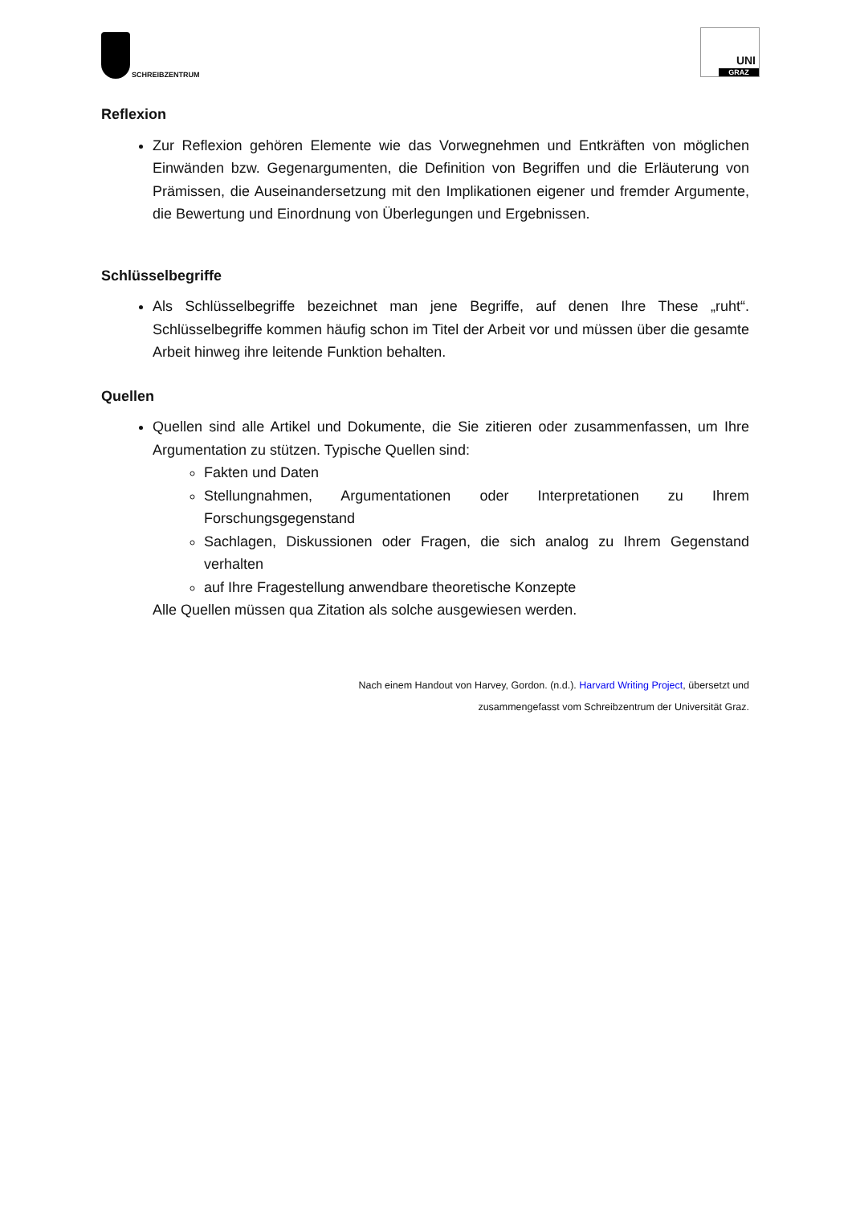SCHREIBZENTRUM
UNI
GRAZ
Reflexion
Zur Reflexion gehören Elemente wie das Vorwegnehmen und Entkräften von möglichen Einwänden bzw. Gegenargumenten, die Definition von Begriffen und die Erläuterung von Prämissen, die Auseinandersetzung mit den Implikationen eigener und fremder Argumente, die Bewertung und Einordnung von Überlegungen und Ergebnissen.
Schlüsselbegriffe
Als Schlüsselbegriffe bezeichnet man jene Begriffe, auf denen Ihre These „ruht“. Schlüsselbegriffe kommen häufig schon im Titel der Arbeit vor und müssen über die gesamte Arbeit hinweg ihre leitende Funktion behalten.
Quellen
Quellen sind alle Artikel und Dokumente, die Sie zitieren oder zusammenfassen, um Ihre Argumentation zu stützen. Typische Quellen sind:
Fakten und Daten
Stellungnahmen, Argumentationen oder Interpretationen zu Ihrem Forschungsgegenstand
Sachlagen, Diskussionen oder Fragen, die sich analog zu Ihrem Gegenstand verhalten
auf Ihre Fragestellung anwendbare theoretische Konzepte
Alle Quellen müssen qua Zitation als solche ausgewiesen werden.
Nach einem Handout von Harvey, Gordon. (n.d.). Harvard Writing Project, übersetzt und
zusammengefasst vom Schreibzentrum der Universität Graz.